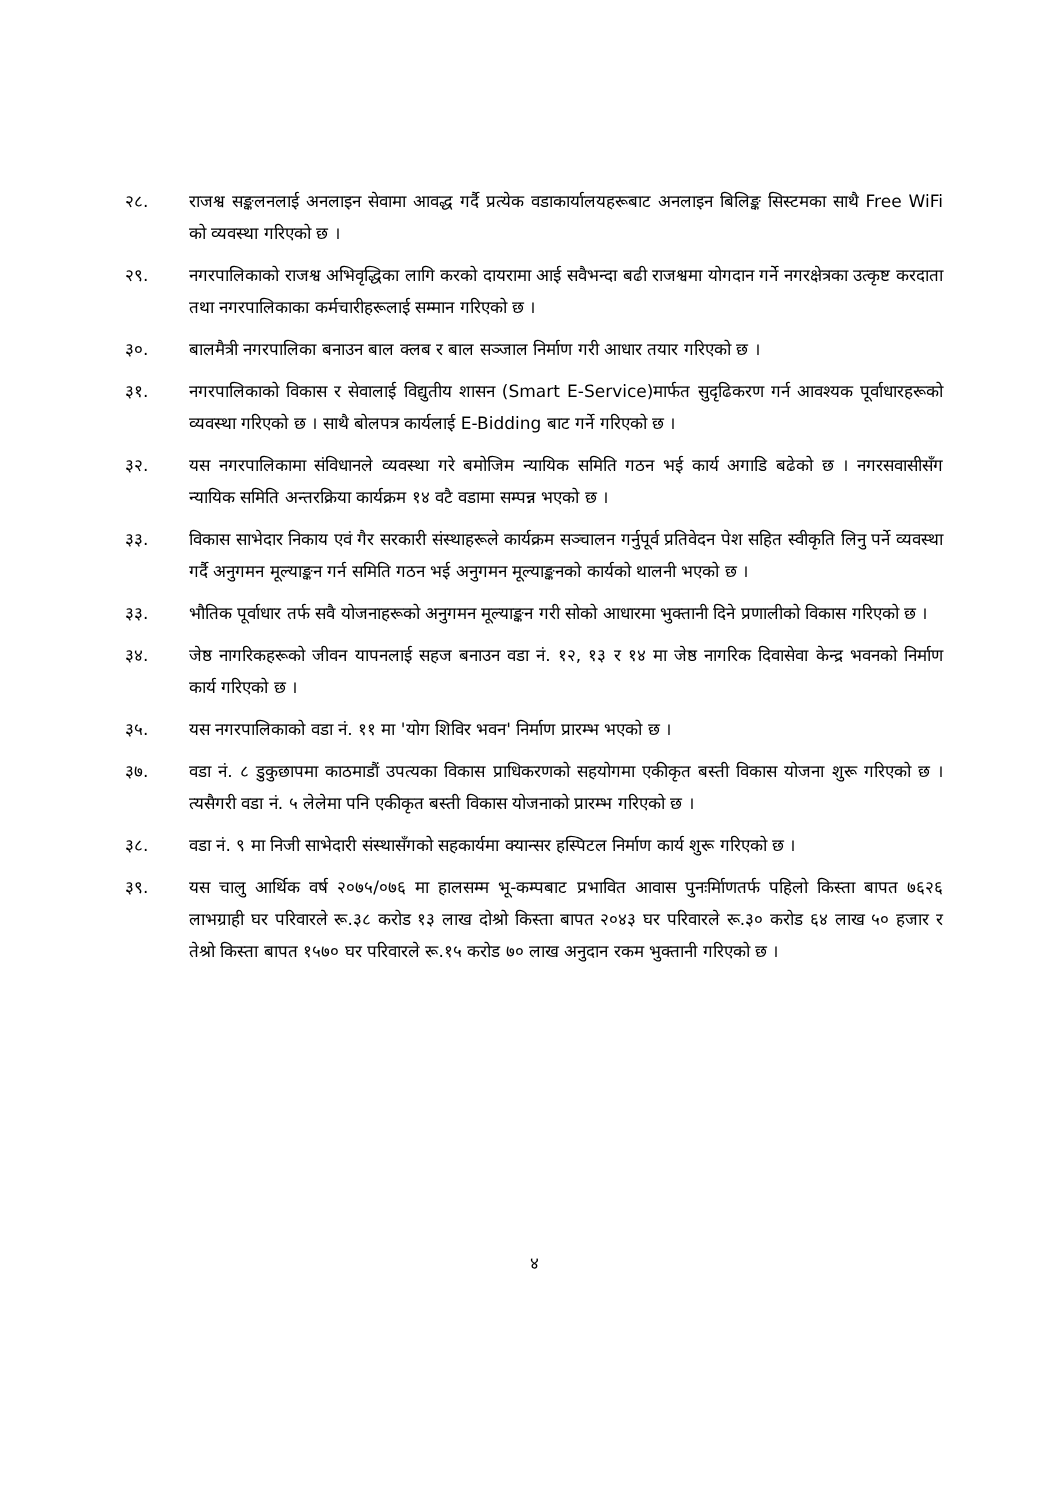२८. राजश्व सङ्कलनलाई अनलाइन सेवामा आवद्ध गर्दै प्रत्येक वडाकार्यालयहरूबाट अनलाइन बिलिङ्क सिस्टमका साथै Free WiFi को व्यवस्था गरिएको छ ।
२९. नगरपालिकाको राजश्व अभिवृद्धिका लागि करको दायरामा आई सवैभन्दा बढी राजश्वमा योगदान गर्ने नगरक्षेत्रका उत्कृष्ट करदाता तथा नगरपालिकाका कर्मचारीहरूलाई सम्मान गरिएको छ ।
३०. बालमैत्री नगरपालिका बनाउन बाल क्लब र बाल सञ्जाल निर्माण गरी आधार तयार गरिएको छ ।
३१. नगरपालिकाको विकास र सेवालाई विद्युतीय शासन (Smart E-Service)मार्फत सुदृढिकरण गर्न आवश्यक पूर्वाधारहरूको व्यवस्था गरिएको छ । साथै बोलपत्र कार्यलाई E-Bidding बाट गर्ने गरिएको छ ।
३२. यस नगरपालिकामा संविधानले व्यवस्था गरे बमोजिम न्यायिक समिति गठन भई कार्य अगाडि बढेको छ । नगरसवासीसँग न्यायिक समिति अन्तरक्रिया कार्यक्रम १४ वटै वडामा सम्पन्न भएको छ ।
३३. विकास साभेदार निकाय एवं गैर सरकारी संस्थाहरूले कार्यक्रम सञ्चालन गर्नुपूर्व प्रतिवेदन पेश सहित स्वीकृति लिनु पर्ने व्यवस्था गर्दै अनुगमन मूल्याङ्कन गर्न समिति गठन भई अनुगमन मूल्याङ्कनको कार्यको थालनी भएको छ ।
३३. भौतिक पूर्वाधार तर्फ सवै योजनाहरूको अनुगमन मूल्याङ्कन गरी सोको आधारमा भुक्तानी दिने प्रणालीको विकास गरिएको छ ।
३४. जेष्ठ नागरिकहरूको जीवन यापनलाई सहज बनाउन वडा नं. १२, १३ र १४ मा जेष्ठ नागरिक दिवासेवा केन्द्र भवनको निर्माण कार्य गरिएको छ ।
३५. यस नगरपालिकाको वडा नं. ११ मा 'योग शिविर भवन' निर्माण प्रारम्भ भएको छ ।
३७. वडा नं. ८ डुकुछापमा काठमाडौं उपत्यका विकास प्राधिकरणको सहयोगमा एकीकृत बस्ती विकास योजना शुरू गरिएको छ । त्यसैगरी वडा नं. ५ लेलेमा पनि एकीकृत बस्ती विकास योजनाको प्रारम्भ गरिएको छ ।
३८. वडा नं. ९ मा निजी साभेदारी संस्थासँगको सहकार्यमा क्यान्सर हस्पिटल निर्माण कार्य शुरू गरिएको छ ।
३९. यस चालु आर्थिक वर्ष २०७५/०७६ मा हालसम्म भू-कम्पबाट प्रभावित आवास पुनःर्मिाणतर्फ पहिलो किस्ता बापत ७६२६ लाभग्राही घर परिवारले रू.३८ करोड १३ लाख दोश्रो किस्ता बापत २०४३ घर परिवारले रू.३० करोड ६४ लाख ५० हजार र तेश्रो किस्ता बापत १५७० घर परिवारले रू.१५ करोड ७० लाख अनुदान रकम भुक्तानी गरिएको छ ।
४